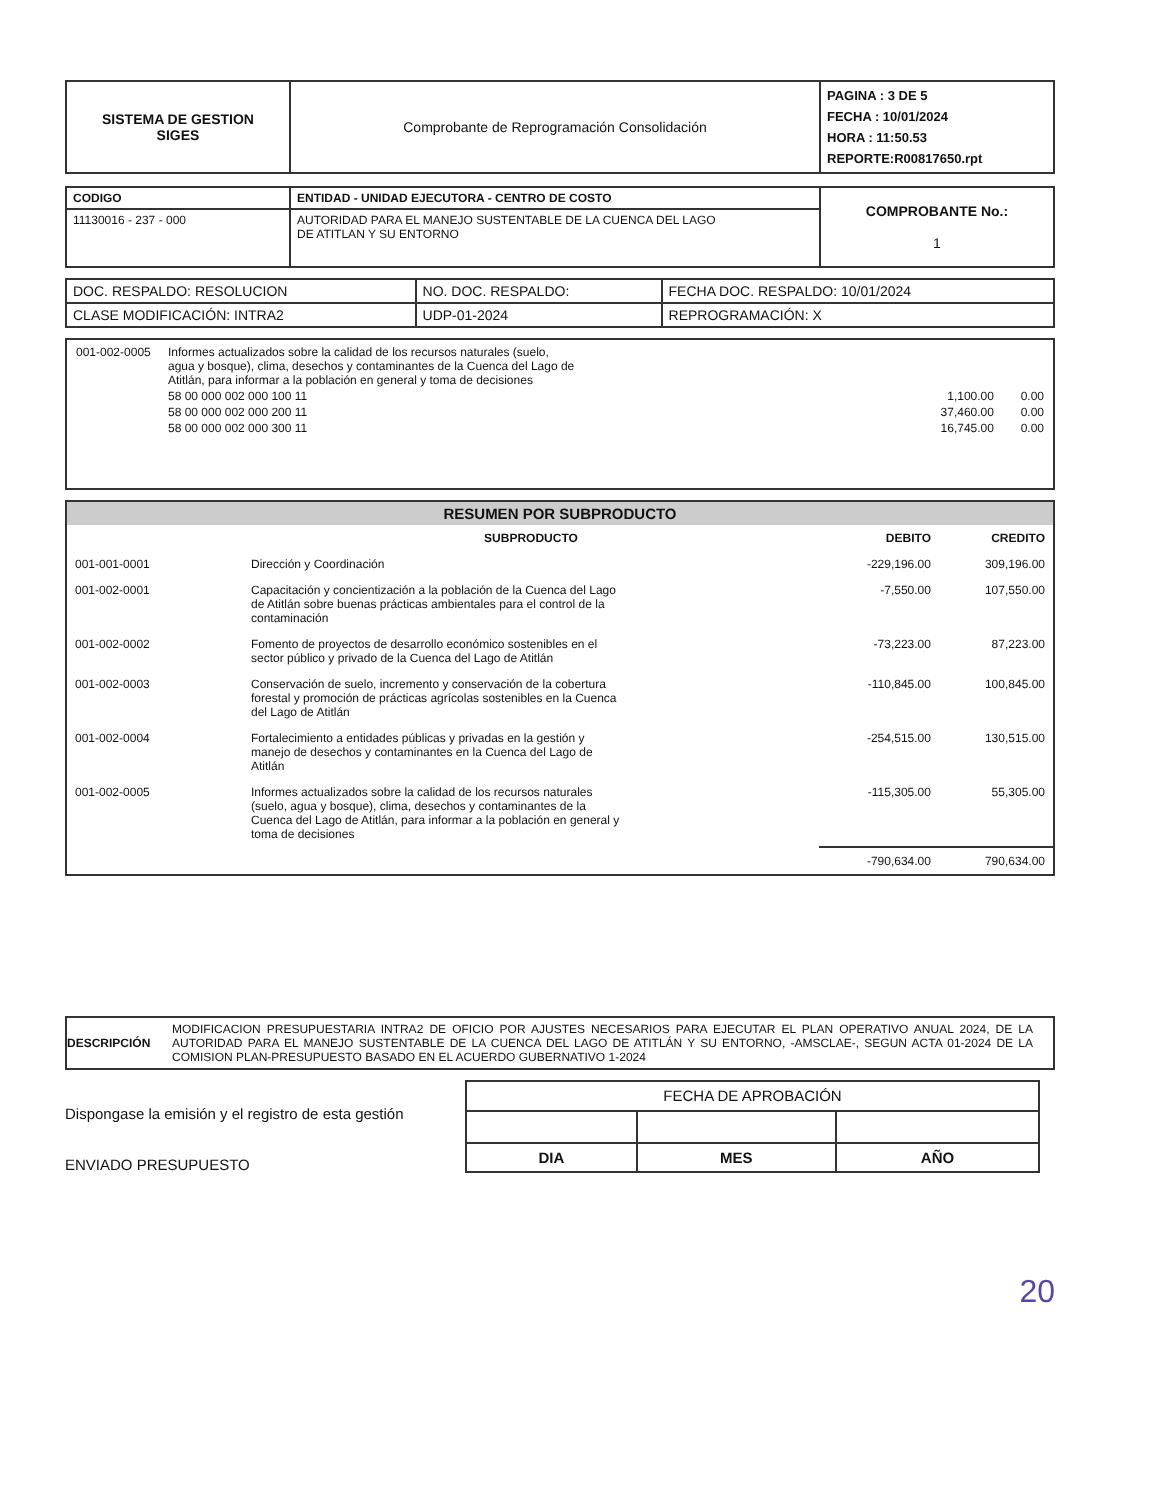| SISTEMA DE GESTION SIGES | Comprobante de Reprogramación Consolidación | PAGINA : 3 DE 5 FECHA : 10/01/2024 HORA : 11:50.53 REPORTE:R00817650.rpt |
| CODIGO | ENTIDAD - UNIDAD EJECUTORA - CENTRO DE COSTO | COMPROBANTE No.: 1 |
| 11130016 - 237 - 000 | AUTORIDAD PARA EL MANEJO SUSTENTABLE DE LA CUENCA DEL LAGO DE ATITLAN Y SU ENTORNO | |
| DOC. RESPALDO: RESOLUCION | NO. DOC. RESPALDO: | FECHA DOC. RESPALDO: 10/01/2024 |
| CLASE MODIFICACIÓN: INTRA2 | UDP-01-2024 | REPROGRAMACIÓN: X |
| 001-002-0005 | Informes actualizados sobre la calidad de los recursos naturales (suelo, agua y bosque), clima, desechos y contaminantes de la Cuenca del Lago de Atitlán, para informar a la población en general y toma de decisiones | |
| | 58 00 000 002 000 100 11 | 1,100.00 0.00 |
| | 58 00 000 002 000 200 11 | 37,460.00 0.00 |
| | 58 00 000 002 000 300 11 | 16,745.00 0.00 |
RESUMEN POR SUBPRODUCTO
| | SUBPRODUCTO | DEBITO | CREDITO |
| 001-001-0001 | Dirección y Coordinación | -229,196.00 | 309,196.00 |
| 001-002-0001 | Capacitación y concientización a la población de la Cuenca del Lago de Atitlán sobre buenas prácticas ambientales para el control de la contaminación | -7,550.00 | 107,550.00 |
| 001-002-0002 | Fomento de proyectos de desarrollo económico sostenibles en el sector público y privado de la Cuenca del Lago de Atitlán | -73,223.00 | 87,223.00 |
| 001-002-0003 | Conservación de suelo, incremento y conservación de la cobertura forestal y promoción de prácticas agrícolas sostenibles en la Cuenca del Lago de Atitlán | -110,845.00 | 100,845.00 |
| 001-002-0004 | Fortalecimiento a entidades públicas y privadas en la gestión y manejo de desechos y contaminantes en la Cuenca del Lago de Atitlán | -254,515.00 | 130,515.00 |
| 001-002-0005 | Informes actualizados sobre la calidad de los recursos naturales (suelo, agua y bosque), clima, desechos y contaminantes de la Cuenca del Lago de Atitlán, para informar a la población en general y toma de decisiones | -115,305.00 | 55,305.00 |
| | | -790,634.00 | 790,634.00 |
DESCRIPCIÓN MODIFICACION PRESUPUESTARIA INTRA2 DE OFICIO POR AJUSTES NECESARIOS PARA EJECUTAR EL PLAN OPERATIVO ANUAL 2024, DE LA AUTORIDAD PARA EL MANEJO SUSTENTABLE DE LA CUENCA DEL LAGO DE ATITLÁN Y SU ENTORNO, -AMSCLAE-, SEGUN ACTA 01-2024 DE LA COMISION PLAN-PRESUPUESTO BASADO EN EL ACUERDO GUBERNATIVO 1-2024
Dispongase la emisión y el registro de esta gestión
ENVIADO PRESUPUESTO
| FECHA DE APROBACIÓN | | |
| DIA | MES | AÑO |
20